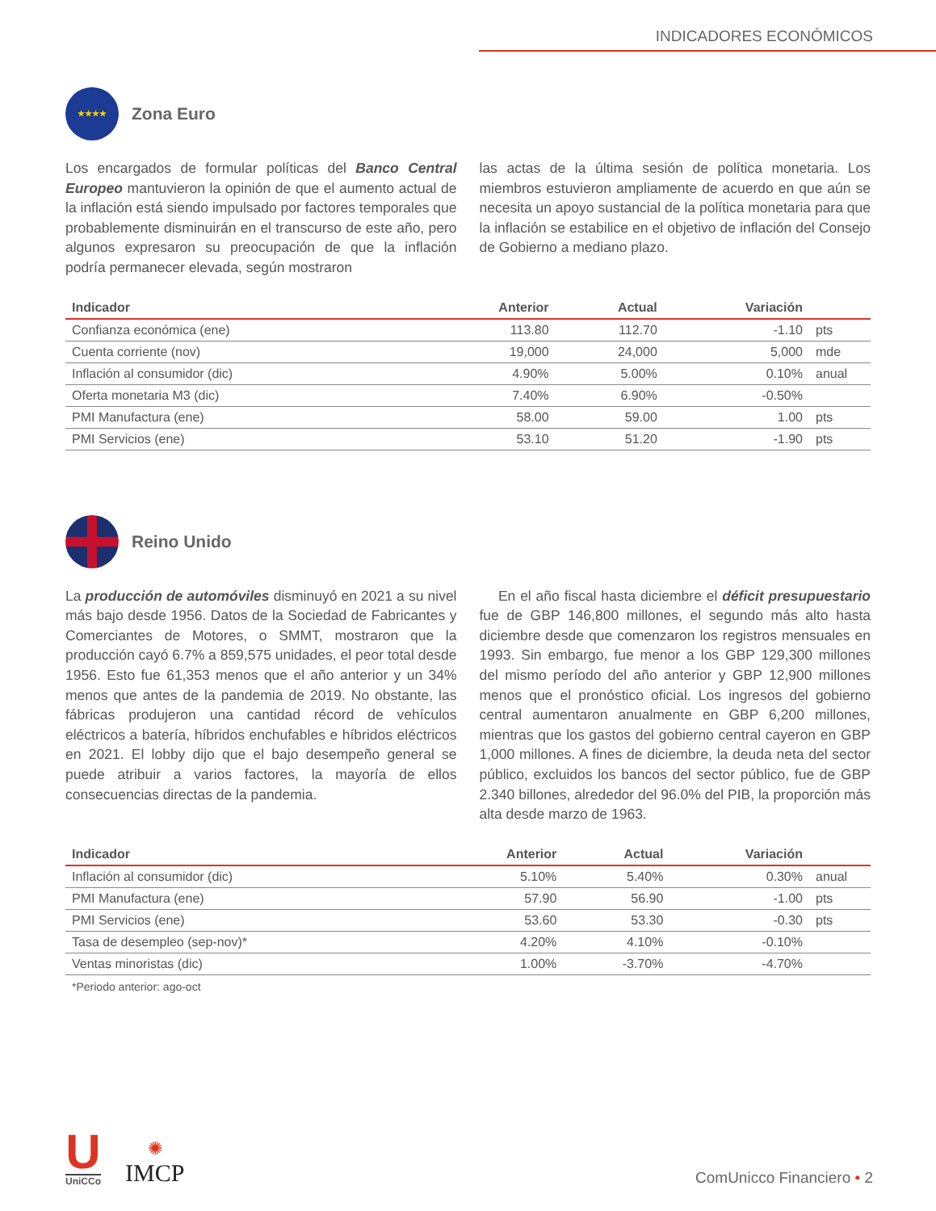INDICADORES ECONÓMICOS
★★★★
Zona Euro
Los encargados de formular políticas del Banco Central Europeo mantuvieron la opinión de que el aumento actual de la inflación está siendo impulsado por factores temporales que probablemente disminuirán en el transcurso de este año, pero algunos expresaron su preocupación de que la inflación podría permanecer elevada, según mostraron
las actas de la última sesión de política monetaria. Los miembros estuvieron ampliamente de acuerdo en que aún se necesita un apoyo sustancial de la política monetaria para que la inflación se estabilice en el objetivo de inflación del Consejo de Gobierno a mediano plazo.
| Indicador | Anterior | Actual | Variación | |
| --- | --- | --- | --- | --- |
| Confianza económica (ene) | 113.80 | 112.70 | -1.10 | pts |
| Cuenta corriente (nov) | 19,000 | 24,000 | 5,000 | mde |
| Inflación al consumidor (dic) | 4.90% | 5.00% | 0.10% | anual |
| Oferta monetaria M3 (dic) | 7.40% | 6.90% | -0.50% | |
| PMI Manufactura (ene) | 58.00 | 59.00 | 1.00 | pts |
| PMI Servicios (ene) | 53.10 | 51.20 | -1.90 | pts |
Reino Unido
La producción de automóviles disminuyó en 2021 a su nivel más bajo desde 1956. Datos de la Sociedad de Fabricantes y Comerciantes de Motores, o SMMT, mostraron que la producción cayó 6.7% a 859,575 unidades, el peor total desde 1956. Esto fue 61,353 menos que el año anterior y un 34% menos que antes de la pandemia de 2019. No obstante, las fábricas produjeron una cantidad récord de vehículos eléctricos a batería, híbridos enchufables e híbridos eléctricos en 2021. El lobby dijo que el bajo desempeño general se puede atribuir a varios factores, la mayoría de ellos consecuencias directas de la pandemia.
En el año fiscal hasta diciembre el déficit presupuestario fue de GBP 146,800 millones, el segundo más alto hasta diciembre desde que comenzaron los registros mensuales en 1993. Sin embargo, fue menor a los GBP 129,300 millones del mismo período del año anterior y GBP 12,900 millones menos que el pronóstico oficial. Los ingresos del gobierno central aumentaron anualmente en GBP 6,200 millones, mientras que los gastos del gobierno central cayeron en GBP 1,000 millones. A fines de diciembre, la deuda neta del sector público, excluidos los bancos del sector público, fue de GBP 2.340 billones, alrededor del 96.0% del PIB, la proporción más alta desde marzo de 1963.
| Indicador | Anterior | Actual | Variación | |
| --- | --- | --- | --- | --- |
| Inflación al consumidor (dic) | 5.10% | 5.40% | 0.30% | anual |
| PMI Manufactura (ene) | 57.90 | 56.90 | -1.00 | pts |
| PMI Servicios (ene) | 53.60 | 53.30 | -0.30 | pts |
| Tasa de desempleo (sep-nov)* | 4.20% | 4.10% | -0.10% | |
| Ventas minoristas (dic) | 1.00% | -3.70% | -4.70% | |
*Periodo anterior: ago-oct
U
UniCCo
✺
IMCP
ComUnicco Financiero • 2